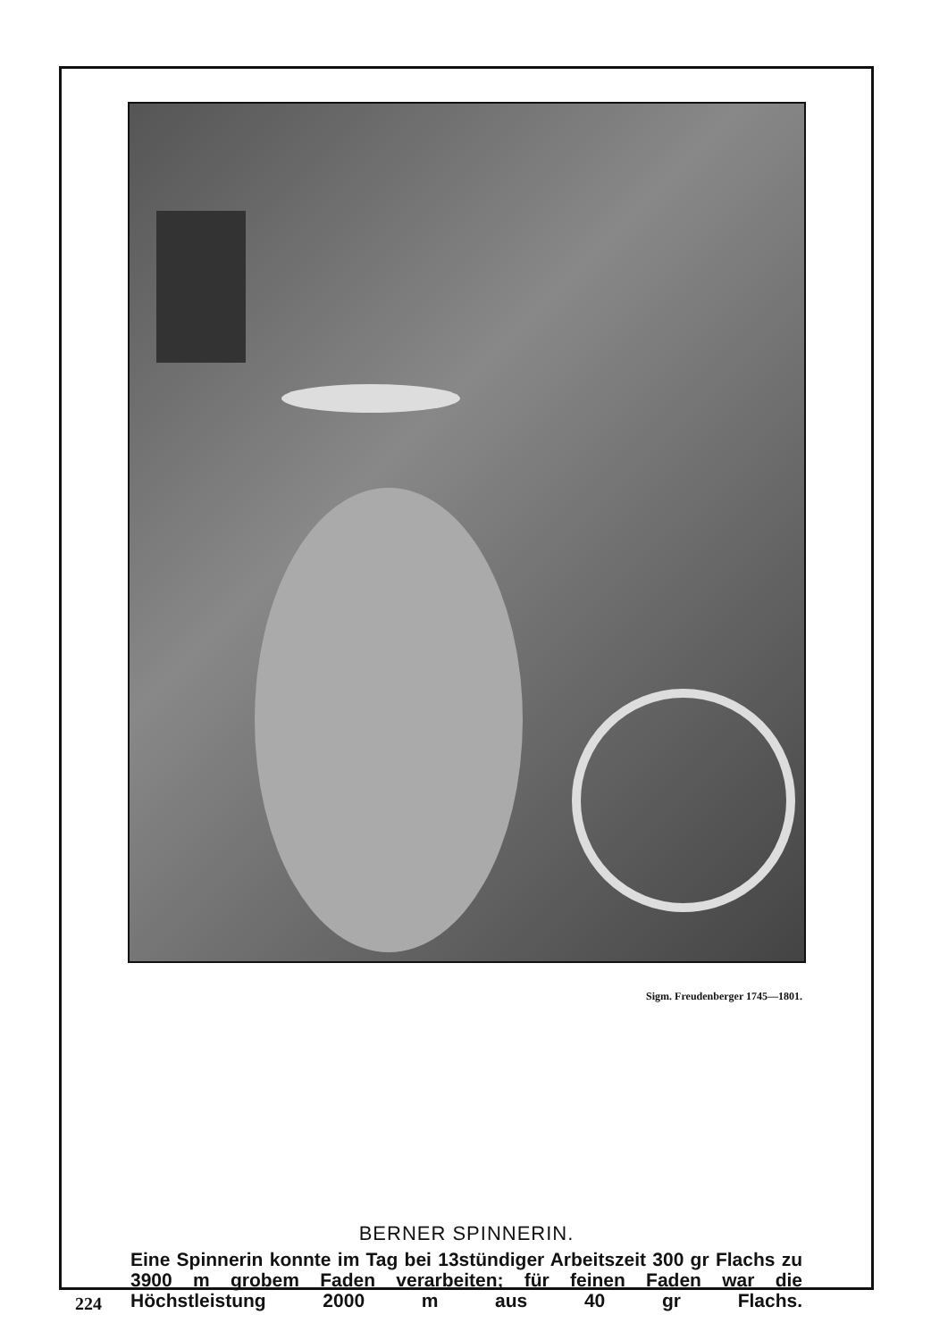Sigm. Freudenberger 1745—1801.
BERNER SPINNERIN.
Eine Spinnerin konnte im Tag bei 13stündiger Arbeitszeit 300 gr Flachs zu 3900 m grobem Faden verarbeiten; für feinen Faden war die Höchstleistung 2000 m aus 40 gr Flachs.
224